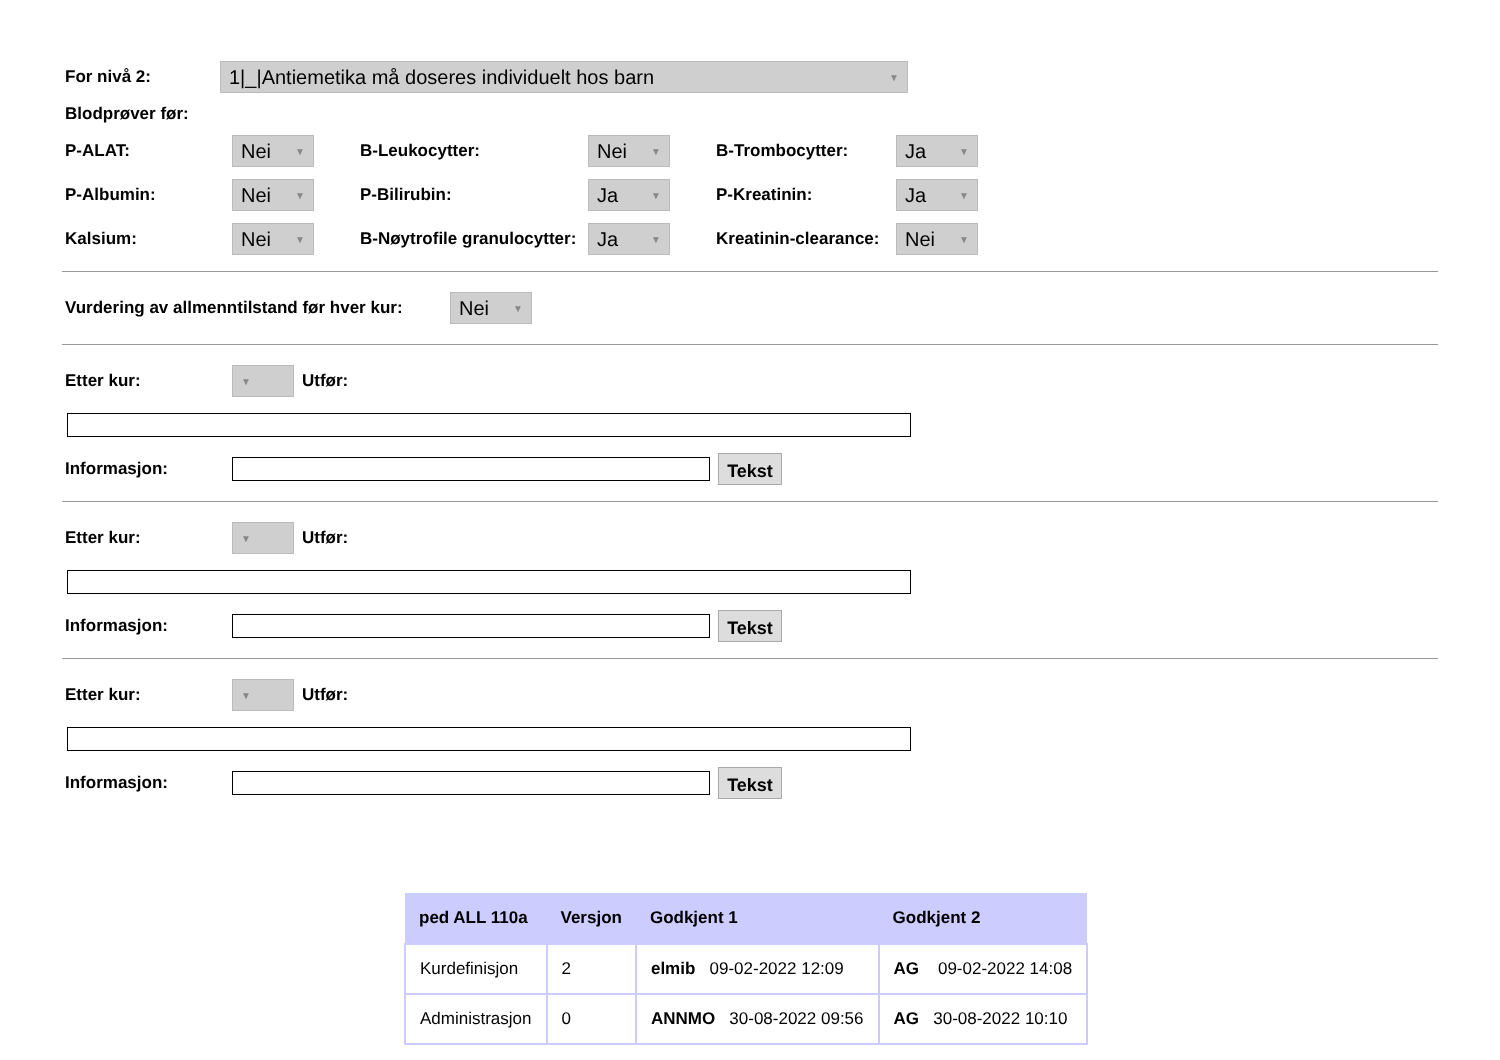For nivå 2:
1|_|Antiemetika må doseres individuelt hos barn ▼
Blodprøver før:
P-ALAT:
Nei ▼
B-Leukocytter:
Nei ▼
B-Trombocytter:
Ja ▼
P-Albumin:
Nei ▼
P-Bilirubin:
Ja ▼
P-Kreatinin:
Ja ▼
Kalsium:
Nei ▼
B-Nøytrofile granulocytter:
Ja ▼
Kreatinin-clearance:
Nei ▼
Vurdering av allmenntilstand før hver kur:
Nei ▼
Etter kur:
▼
Utfør:
Informasjon:
Tekst
Etter kur:
▼
Utfør:
Informasjon:
Tekst
Etter kur:
▼
Utfør:
Informasjon:
Tekst
| ped ALL 110a | Versjon | Godkjent 1 | Godkjent 2 |
| --- | --- | --- | --- |
| Kurdefinisjon | 2 | elmib 09-02-2022 12:09 | AG 09-02-2022 14:08 |
| Administrasjon | 0 | ANNMO 30-08-2022 09:56 | AG 30-08-2022 10:10 |